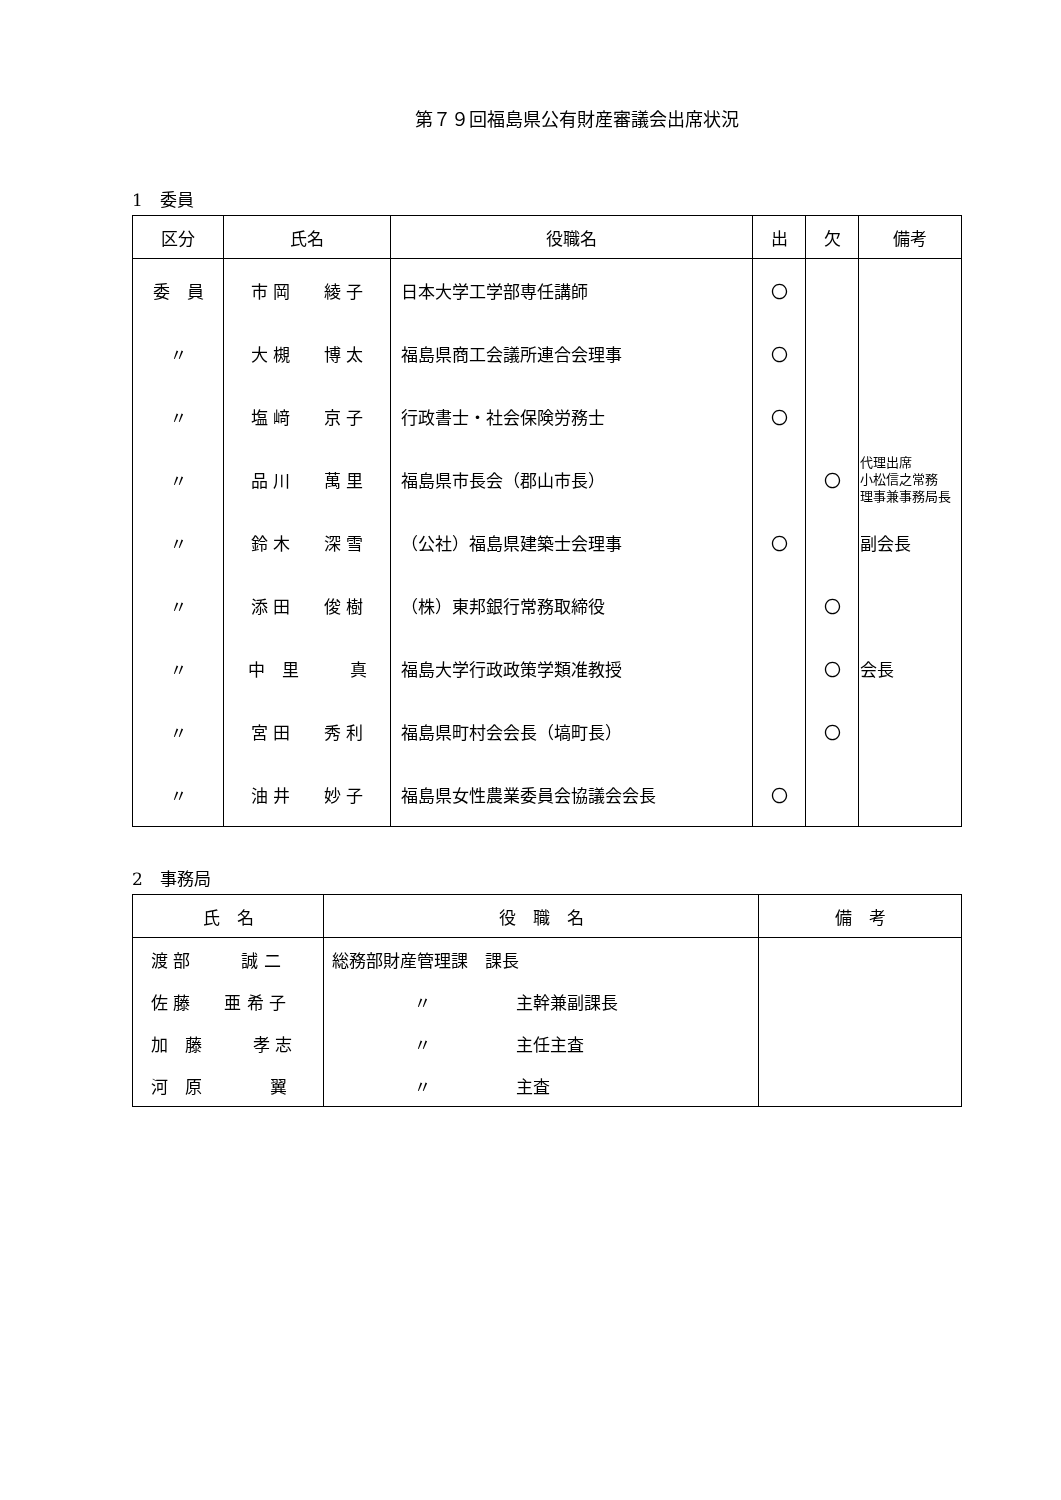第７９回福島県公有財産審議会出席状況
1　委員
| 区分 | 氏名 | 役職名 | 出 | 欠 | 備考 |
| --- | --- | --- | --- | --- | --- |
| 委 員 | 市 岡 綾 子 | 日本大学工学部専任講師 | 〇 | | |
| 〃 | 大 槻 博 太 | 福島県商工会議所連合会理事 | 〇 | | |
| 〃 | 塩 﨑 京 子 | 行政書士・社会保険労務士 | 〇 | | |
| 〃 | 品 川 萬 里 | 福島県市長会（郡山市長） | | 〇 | 代理出席 小松信之常務 理事兼事務局長 |
| 〃 | 鈴 木 深 雪 | （公社）福島県建築士会理事 | 〇 | | 副会長 |
| 〃 | 添 田 俊 樹 | （株）東邦銀行常務取締役 | | 〇 | |
| 〃 | 中 里 真 | 福島大学行政政策学類准教授 | | 〇 | 会長 |
| 〃 | 宮 田 秀 利 | 福島県町村会会長（塙町長） | | 〇 | |
| 〃 | 油 井 妙 子 | 福島県女性農業委員会協議会会長 | 〇 | | |
2　事務局
| 氏 名 | 役 職 名 | 備 考 |
| --- | --- | --- |
| 渡 部 誠 二 | 総務部財産管理課 課長 | |
| 佐 藤 亜 希 子 | 〃 主幹兼副課長 | |
| 加 藤 孝 志 | 〃 主任主査 | |
| 河 原 翼 | 〃 主査 | |